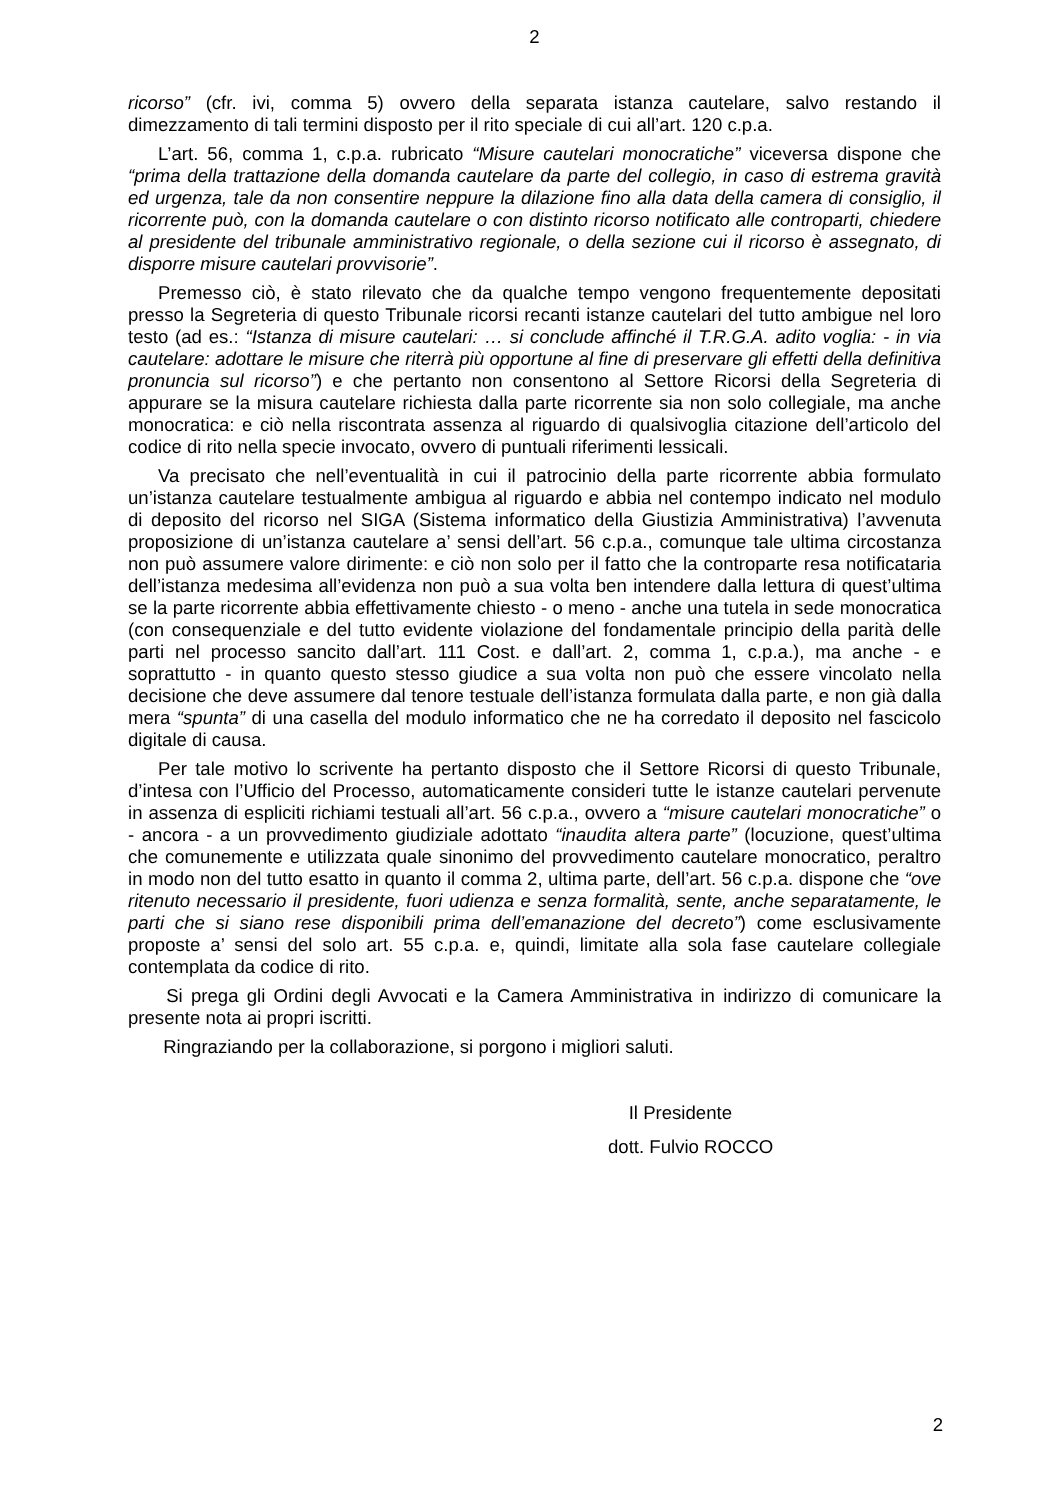2
ricorso” (cfr. ivi, comma 5) ovvero della separata istanza cautelare, salvo restando il dimezzamento di tali termini disposto per il rito speciale di cui all’art. 120 c.p.a.
L’art. 56, comma 1, c.p.a. rubricato “Misure cautelari monocratiche” viceversa dispone che “prima della trattazione della domanda cautelare da parte del collegio, in caso di estrema gravità ed urgenza, tale da non consentire neppure la dilazione fino alla data della camera di consiglio, il ricorrente può, con la domanda cautelare o con distinto ricorso notificato alle controparti, chiedere al presidente del tribunale amministrativo regionale, o della sezione cui il ricorso è assegnato, di disporre misure cautelari provvisorie”.
Premesso ciò, è stato rilevato che da qualche tempo vengono frequentemente depositati presso la Segreteria di questo Tribunale ricorsi recanti istanze cautelari del tutto ambigue nel loro testo (ad es.: “Istanza di misure cautelari: … si conclude affinché il T.R.G.A. adito voglia: - in via cautelare: adottare le misure che riterrà più opportune al fine di preservare gli effetti della definitiva pronuncia sul ricorso”) e che pertanto non consentono al Settore Ricorsi della Segreteria di appurare se la misura cautelare richiesta dalla parte ricorrente sia non solo collegiale, ma anche monocratica: e ciò nella riscontrata assenza al riguardo di qualsivoglia citazione dell’articolo del codice di rito nella specie invocato, ovvero di puntuali riferimenti lessicali.
Va precisato che nell’eventualità in cui il patrocinio della parte ricorrente abbia formulato un’istanza cautelare testualmente ambigua al riguardo e abbia nel contempo indicato nel modulo di deposito del ricorso nel SIGA (Sistema informatico della Giustizia Amministrativa) l’avvenuta proposizione di un’istanza cautelare a’ sensi dell’art. 56 c.p.a., comunque tale ultima circostanza non può assumere valore dirimente: e ciò non solo per il fatto che la controparte resa notificataria dell’istanza medesima all’evidenza non può a sua volta ben intendere dalla lettura di quest’ultima se la parte ricorrente abbia effettivamente chiesto - o meno - anche una tutela in sede monocratica (con consequenziale e del tutto evidente violazione del fondamentale principio della parità delle parti nel processo sancito dall’art. 111 Cost. e dall’art. 2, comma 1, c.p.a.), ma anche - e soprattutto - in quanto questo stesso giudice a sua volta non può che essere vincolato nella decisione che deve assumere dal tenore testuale dell’istanza formulata dalla parte, e non già dalla mera “spunta” di una casella del modulo informatico che ne ha corredato il deposito nel fascicolo digitale di causa.
Per tale motivo lo scrivente ha pertanto disposto che il Settore Ricorsi di questo Tribunale, d’intesa con l’Ufficio del Processo, automaticamente consideri tutte le istanze cautelari pervenute in assenza di espliciti richiami testuali all’art. 56 c.p.a., ovvero a “misure cautelari monocratiche” o - ancora - a un provvedimento giudiziale adottato “inaudita altera parte” (locuzione, quest’ultima che comunemente e utilizzata quale sinonimo del provvedimento cautelare monocratico, peraltro in modo non del tutto esatto in quanto il comma 2, ultima parte, dell’art. 56 c.p.a. dispone che “ove ritenuto necessario il presidente, fuori udienza e senza formalità, sente, anche separatamente, le parti che si siano rese disponibili prima dell’emanazione del decreto”) come esclusivamente proposte a’ sensi del solo art. 55 c.p.a. e, quindi, limitate alla sola fase cautelare collegiale contemplata da codice di rito.
Si prega gli Ordini degli Avvocati e la Camera Amministrativa in indirizzo di comunicare la presente nota ai propri iscritti.
Ringraziando per la collaborazione, si porgono i migliori saluti.
Il Presidente
dott. Fulvio ROCCO
2